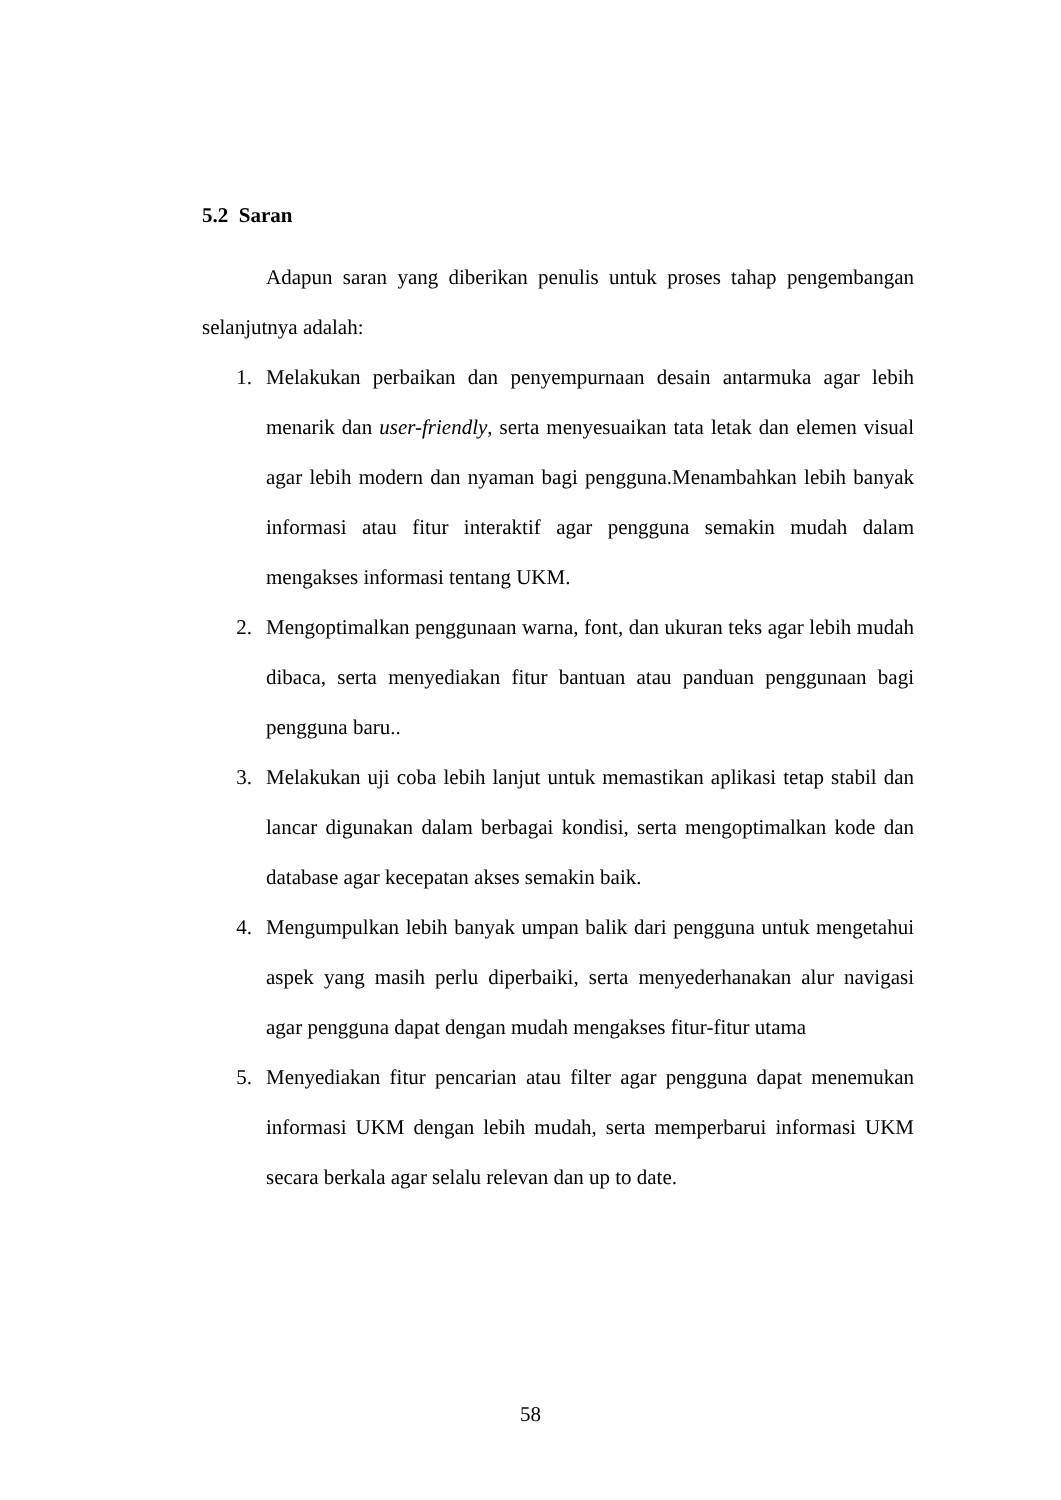5.2 Saran
Adapun saran yang diberikan penulis untuk proses tahap pengembangan selanjutnya adalah:
1. Melakukan perbaikan dan penyempurnaan desain antarmuka agar lebih menarik dan user-friendly, serta menyesuaikan tata letak dan elemen visual agar lebih modern dan nyaman bagi pengguna.Menambahkan lebih banyak informasi atau fitur interaktif agar pengguna semakin mudah dalam mengakses informasi tentang UKM.
2. Mengoptimalkan penggunaan warna, font, dan ukuran teks agar lebih mudah dibaca, serta menyediakan fitur bantuan atau panduan penggunaan bagi pengguna baru..
3. Melakukan uji coba lebih lanjut untuk memastikan aplikasi tetap stabil dan lancar digunakan dalam berbagai kondisi, serta mengoptimalkan kode dan database agar kecepatan akses semakin baik.
4. Mengumpulkan lebih banyak umpan balik dari pengguna untuk mengetahui aspek yang masih perlu diperbaiki, serta menyederhanakan alur navigasi agar pengguna dapat dengan mudah mengakses fitur-fitur utama
5. Menyediakan fitur pencarian atau filter agar pengguna dapat menemukan informasi UKM dengan lebih mudah, serta memperbarui informasi UKM secara berkala agar selalu relevan dan up to date.
58